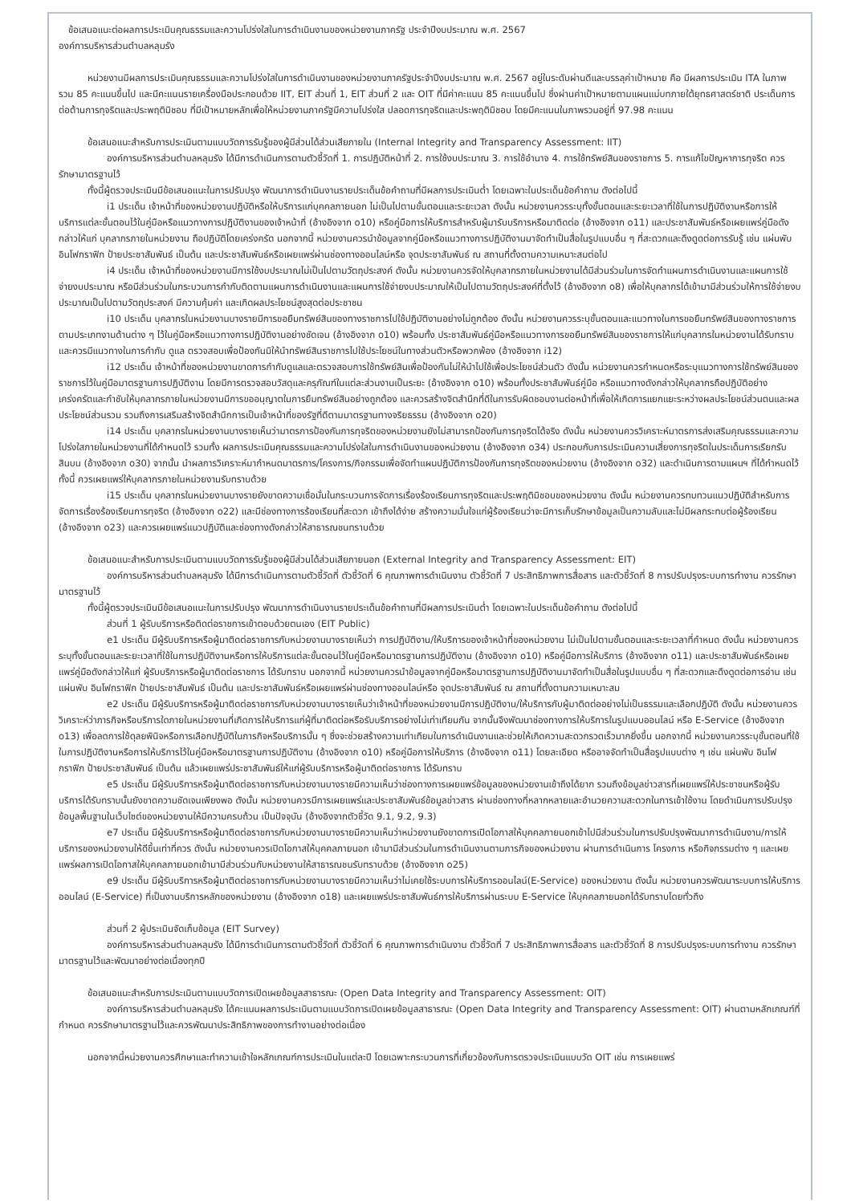ข้อเสนอแนะต่อผลการประเมินคุณธรรมและความโปร่งใสในการดำเนินงานของหน่วยงานภาครัฐ ประจำปีงบประมาณ พ.ศ. 2567
องค์การบริหารส่วนตำบลหลุมรัง
หน่วยงานมีผลการประเมินคุณธรรมและความโปร่งใสในการดำเนินงานของหน่วยงานภาครัฐประจำปีงบประมาณ พ.ศ. 2567 อยู่ในระดับผ่านดีและบรรลุค่าเป้าหมาย คือ มีผลการประเมิน ITA ในภาพรวม 85 คะแนนขึ้นไป และมีคะแนนรายเครื่องมือประกอบด้วย IIT, EIT ส่วนที่ 1, EIT ส่วนที่ 2 และ OIT ที่มีค่าคะแนน 85 คะแนนขึ้นไป ซึ่งผ่านค่าเป้าหมายตามแผนแม่บทภายใต้ยุทธศาสตร์ชาติ ประเด็นการต่อต้านการทุจริตและประพฤติมิชอบ ที่มีเป้าหมายหลักเพื่อให้หน่วยงานภาครัฐมีความโปร่งใส ปลอดการทุจริตและประพฤติมิชอบ โดยมีคะแนนในภาพรวมอยู่ที่ 97.98 คะแนน
ข้อเสนอแนะสำหรับการประเมินตามแบบวัดการรับรู้ของผู้มีส่วนได้ส่วนเสียภายใน (Internal Integrity and Transparency Assessment: IIT)
องค์การบริหารส่วนตำบลหลุมรัง ได้มีการดำเนินการตามตัวชี้วัดที่ 1. การปฏิบัติหน้าที่ 2. การใช้งบประมาณ 3. การใช้อำนาจ 4. การใช้ทรัพย์สินของราชการ 5. การแก้ไขปัญหาการทุจริต ควรรักษามาตรฐานไว้
ทั้งนี้ผู้ตรวจประเมินมีข้อเสนอแนะในการปรับปรุง พัฒนาการดำเนินงานรายประเด็นข้อคำถามที่มีผลการประเมินต่ำ โดยเฉพาะในประเด็นข้อคำถาม ดังต่อไปนี้
i1 ประเด็น เจ้าหน้าที่ของหน่วยงานปฏิบัติหรือให้บริการแก่บุคคลภายนอก ไม่เป็นไปตามขั้นตอนและระยะเวลา ดังนั้น หน่วยงานควรระบุทั้งขั้นตอนและระยะเวลาที่ใช้ในการปฏิบัติงานหรือการให้บริการแต่ละขั้นตอนไว้ในคู่มือหรือแนวทางการปฏิบัติงานของเจ้าหน้าที่ (อ้างอิงจาก o10) หรือคู่มือการให้บริการสำหรับผู้มารับบริการหรือมาติดต่อ (อ้างอิงจาก o11) และประชาสัมพันธ์หรือเผยแพร่คู่มือดังกล่าวให้แก่ บุคลากรภายในหน่วยงาน ถือปฏิบัติโดยเคร่งครัด นอกจากนี้ หน่วยงานควรนำข้อมูลจากคู่มือหรือแนวทางการปฏิบัติงานมาจัดทำเป็นสื่อในรูปแบบอื่น ๆ ที่สะดวกและดึงดูดต่อการรับรู้ เช่น แผ่นพับ อินโฟกราฟิก ป้ายประชาสัมพันธ์ เป็นต้น และประชาสัมพันธ์หรือเผยแพร่ผ่านช่องทางออนไลน์หรือ จุดประชาสัมพันธ์ ณ สถานที่ตั้งตามความเหมาะสมต่อไป
i4 ประเด็น เจ้าหน้าที่ของหน่วยงานมีการใช้งบประมาณไม่เป็นไปตามวัตถุประสงค์ ดังนั้น หน่วยงานควรจัดให้บุคลากรภายในหน่วยงานได้มีส่วนร่วมในการจัดทำแผนการดำเนินงานและแผนการใช้จ่ายงบประมาณ หรือมีส่วนร่วมในกระบวนการกำกับติดตามแผนการดำเนินงานและแผนการใช้จ่ายงบประมาณให้เป็นไปตามวัตถุประสงค์ที่ตั้งไว้ (อ้างอิงจาก o8) เพื่อให้บุคลากรได้เข้ามามีส่วนร่วมให้การใช้จ่ายงบประมาณเป็นไปตามวัตถุประสงค์ มีความคุ้มค่า และเกิดผลประโยชน์สูงสุดต่อประชาชน
i10 ประเด็น บุคลากรในหน่วยงานบางรายมีการขอยืมทรัพย์สินของทางราชการไปใช้ปฏิบัติงานอย่างไม่ถูกต้อง ดังนั้น หน่วยงานควรระบุขั้นตอนและแนวทางในการขอยืมทรัพย์สินของทางราชการตามประเภทงานด้านต่าง ๆ ไว้ในคู่มือหรือแนวทางการปฏิบัติงานอย่างชัดเจน (อ้างอิงจาก o10) พร้อมทั้ง ประชาสัมพันธ์คู่มือหรือแนวทางการขอยืมทรัพย์สินของราชการให้แก่บุคลากรในหน่วยงานได้รับทราบ และควรมีแนวทางในการกำกับ ดูแล ตรวจสอบเพื่อป้องกันมิให้นำทรัพย์สินราชการไปใช้ประโยชน์ในทางส่วนตัวหรือพวกพ้อง (อ้างอิงจาก i12)
i12 ประเด็น เจ้าหน้าที่ของหน่วยงานขาดการกำกับดูแลและตรวจสอบการใช้ทรัพย์สินเพื่อป้องกันไม่ให้นำไปใช้เพื่อประโยชน์ส่วนตัว ดังนั้น หน่วยงานควรกำหนดหรือระบุแนวทางการใช้ทรัพย์สินของราชการไว้ในคู่มือมาตรฐานการปฏิบัติงาน โดยมีการตรวจสอบวัสดุและครุภัณฑ์ในแต่ละส่วนงานเป็นระยะ (อ้างอิงจาก o10) พร้อมทั้งประชาสัมพันธ์คู่มือ หรือแนวทางดังกล่าวให้บุคลากรถือปฏิบัติอย่างเคร่งครัดและกำชับให้บุคลากรภายในหน่วยงานมีการขออนุญาตในการยืมทรัพย์สินอย่างถูกต้อง และควรสร้างจิตสำนึกที่ดีในการรับผิดชอบงานต่อหน้าที่เพื่อให้เกิดการแยกแยะระหว่างผลประโยชน์ส่วนตนและผลประโยชน์ส่วนรวม รวมถึงการเสริมสร้างจิตสำนึกการเป็นเจ้าหน้าที่ของรัฐที่ดีตามมาตรฐานทางจริยธรรม (อ้างอิงจาก o20)
i14 ประเด็น บุคลากรในหน่วยงานบางรายเห็นว่ามาตรการป้องกันการทุจริตของหน่วยงานยังไม่สามารถป้องกันการทุจริตได้จริง ดังนั้น หน่วยงานควรวิเคราะห์มาตรการส่งเสริมคุณธรรมและความโปร่งใสภายในหน่วยงานที่ได้กำหนดไว้ รวมทั้ง ผลการประเมินคุณธรรมและความโปร่งใสในการดำเนินงานของหน่วยงาน (อ้างอิงจาก o34) ประกอบกับการประเมินความเสี่ยงการทุจริตในประเด็นการเรียกรับสินบน (อ้างอิงจาก o30) จากนั้น นำผลการวิเคราะห์มากำหนดมาตรการ/โครงการ/กิจกรรมเพื่อจัดทำแผนปฏิบัติการป้องกันการทุจริตของหน่วยงาน (อ้างอิงจาก o32) และดำเนินการตามแผนฯ ที่ได้กำหนดไว้ ทั้งนี้ ควรเผยแพร่ให้บุคลากรภายในหน่วยงานรับทราบด้วย
i15 ประเด็น บุคลากรในหน่วยงานบางรายยังขาดความเชื่อมั่นในกระบวนการจัดการเรื่องร้องเรียนการทุจริตและประพฤติมิชอบของหน่วยงาน ดังนั้น หน่วยงานควรทบทวนแนวปฏิบัติสำหรับการจัดการเรื่องร้องเรียนการทุจริต (อ้างอิงจาก o22) และมีช่องทางการร้องเรียนที่สะดวก เข้าถึงได้ง่าย สร้างความมั่นใจแก่ผู้ร้องเรียนว่าจะมีการเก็บรักษาข้อมูลเป็นความลับและไม่มีผลกระทบต่อผู้ร้องเรียน (อ้างอิงจาก o23) และควรเผยแพร่แนวปฏิบัติและช่องทางดังกล่าวให้สาธารณชนทราบด้วย
ข้อเสนอแนะสำหรับการประเมินตามแบบวัดการรับรู้ของผู้มีส่วนได้ส่วนเสียภายนอก (External Integrity and Transparency Assessment: EIT)
องค์การบริหารส่วนตำบลหลุมรัง ได้มีการดำเนินการตามตัวชี้วัดที่ ตัวชี้วัดที่ 6 คุณภาพการดำเนินงาน ตัวชี้วัดที่ 7 ประสิทธิภาพการสื่อสาร และตัวชี้วัดที่ 8 การปรับปรุงระบบการทำงาน ควรรักษามาตรฐานไว้
ทั้งนี้ผู้ตรวจประเมินมีข้อเสนอแนะในการปรับปรุง พัฒนาการดำเนินงานรายประเด็นข้อคำถามที่มีผลการประเมินต่ำ โดยเฉพาะในประเด็นข้อคำถาม ดังต่อไปนี้
ส่วนที่ 1 ผู้รับบริการหรือติดต่อราชการเข้าตอบด้วยตนเอง (EIT Public)
e1 ประเด็น มีผู้รับบริการหรือผู้มาติดต่อราชการกับหน่วยงานบางรายเห็นว่า การปฏิบัติงาน/ให้บริการของเจ้าหน้าที่ของหน่วยงาน ไม่เป็นไปตามขั้นตอนและระยะเวลาที่กำหนด ดังนั้น หน่วยงานควรระบุทั้งขั้นตอนและระยะเวลาที่ใช้ในการปฏิบัติงานหรือการให้บริการแต่ละขั้นตอนไว้ในคู่มือหรือมาตรฐานการปฏิบัติงาน (อ้างอิงจาก o10) หรือคู่มือการให้บริการ (อ้างอิงจาก o11) และประชาสัมพันธ์หรือเผยแพร่คู่มือดังกล่าวให้แก่ ผู้รับบริการหรือผู้มาติดต่อราชการ ได้รับทราบ นอกจากนี้ หน่วยงานควรนำข้อมูลจากคู่มือหรือมาตรฐานการปฏิบัติงานมาจัดทำเป็นสื่อในรูปแบบอื่น ๆ ที่สะดวกและดึงดูดต่อการอ่าน เช่น แผ่นพับ อินโฟกราฟิก ป้ายประชาสัมพันธ์ เป็นต้น และประชาสัมพันธ์หรือเผยแพร่ผ่านช่องทางออนไลน์หรือ จุดประชาสัมพันธ์ ณ สถานที่ตั้งตามความเหมาะสม
e2 ประเด็น มีผู้รับบริการหรือผู้มาติดต่อราชการกับหน่วยงานบางรายเห็นว่าเจ้าหน้าที่ของหน่วยงานมีการปฏิบัติงาน/ให้บริการกับผู้มาติดต่ออย่างไม่เป็นธรรมและเลือกปฏิบัติ ดังนั้น หน่วยงานควรวิเคราะห์ว่าภารกิจหรือบริการใดภายในหน่วยงานที่เกิดการให้บริการแก่ผู้ที่มาติดต่อหรือรับบริการอย่างไม่เท่าเทียมกัน จากนั้นจึงพัฒนาช่องทางการให้บริการในรูปแบบออนไลน์ หรือ E-Service (อ้างอิงจาก o13) เพื่อลดการใช้ดุลยพินิจหรือการเลือกปฏิบัติในภารกิจหรือบริการนั้น ๆ ซึ่งจะช่วยสร้างความเท่าเทียมในการดำเนินงานและช่วยให้เกิดความสะดวกรวดเร็วมากยิ่งขึ้น นอกจากนี้ หน่วยงานควรระบุขั้นตอนที่ใช้ในการปฏิบัติงานหรือการให้บริการไว้ในคู่มือหรือมาตรฐานการปฏิบัติงาน (อ้างอิงจาก o10) หรือคู่มือการให้บริการ (อ้างอิงจาก o11) โดยละเอียด หรืออาจจัดทำเป็นสื่อรูปแบบต่าง ๆ เช่น แผ่นพับ อินโฟกราฟิก ป้ายประชาสัมพันธ์ เป็นต้น แล้วเผยแพร่ประชาสัมพันธ์ให้แก่ผู้รับบริการหรือผู้มาติดต่อราชการ ได้รับทราบ
e5 ประเด็น มีผู้รับบริการหรือผู้มาติดต่อราชการกับหน่วยงานบางรายมีความเห็นว่าช่องทางการเผยแพร่ข้อมูลของหน่วยงานเข้าถึงได้ยาก รวมถึงข้อมูลข่าวสารที่เผยแพร่ให้ประชาชนหรือผู้รับบริการได้รับทราบนั้นยังขาดความชัดเจนเพียงพอ ดังนั้น หน่วยงานควรมีการเผยแพร่และประชาสัมพันธ์ข้อมูลข่าวสาร ผ่านช่องทางที่หลากหลายและอำนวยความสะดวกในการเข้าใช้งาน โดยดำเนินการปรับปรุงข้อมูลพื้นฐานในเว็บไซต์ของหน่วยงานให้มีความครบถ้วน เป็นปัจจุบัน (อ้างอิงจากตัวชี้วัด 9.1, 9.2, 9.3)
e7 ประเด็น มีผู้รับบริการหรือผู้มาติดต่อราชการกับหน่วยงานบางรายมีความเห็นว่าหน่วยงานยังขาดการเปิดโอกาสให้บุคคลภายนอกเข้าไปมีส่วนร่วมในการปรับปรุงพัฒนาการดำเนินงาน/การให้บริการของหน่วยงานให้ดีขึ้นเท่าที่ควร ดังนั้น หน่วยงานควรเปิดโอกาสให้บุคคลภายนอก เข้ามามีส่วนร่วมในการดำเนินงานตามภารกิจของหน่วยงาน ผ่านการดำเนินการ โครงการ หรือกิจกรรมต่าง ๆ และเผยแพร่ผลการเปิดโอกาสให้บุคคลภายนอกเข้ามามีส่วนร่วมกับหน่วยงานให้สาธารณชนรับทราบด้วย (อ้างอิงจาก o25)
e9 ประเด็น มีผู้รับบริการหรือผู้มาติดต่อราชการกับหน่วยงานบางรายมีความเห็นว่าไม่เคยใช้ระบบการให้บริการออนไลน์(E-Service) ของหน่วยงาน ดังนั้น หน่วยงานควรพัฒนาระบบการให้บริการออนไลน์ (E-Service) ที่เป็นงานบริการหลักของหน่วยงาน (อ้างอิงจาก o18) และเผยแพร่ประชาสัมพันธ์การให้บริการผ่านระบบ E-Service ให้บุคคลภายนอกได้รับทราบโดยทั่วถึง
ส่วนที่ 2 ผู้ประเมินจัดเก็บข้อมูล (EIT Survey)
องค์การบริหารส่วนตำบลหลุมรัง ได้มีการดำเนินการตามตัวชี้วัดที่ ตัวชี้วัดที่ 6 คุณภาพการดำเนินงาน ตัวชี้วัดที่ 7 ประสิทธิภาพการสื่อสาร และตัวชี้วัดที่ 8 การปรับปรุงระบบการทำงาน ควรรักษามาตรฐานไว้และพัฒนาอย่างต่อเนื่องทุกปี
ข้อเสนอแนะสำหรับการประเมินตามแบบวัดการเปิดเผยข้อมูลสาธารณะ (Open Data Integrity and Transparency Assessment: OIT)
องค์การบริหารส่วนตำบลหลุมรัง ได้คะแนนผลการประเมินตามแบบวัดการเปิดเผยข้อมูลสาธารณะ (Open Data Integrity and Transparency Assessment: OIT) ผ่านตามหลักเกณฑ์ที่กำหนด ควรรักษามาตรฐานไว้และควรพัฒนาประสิทธิภาพของการทำงานอย่างต่อเนื่อง
นอกจากนี้หน่วยงานควรศึกษาและทำความเข้าใจหลักเกณฑ์การประเมินในแต่ละปี โดยเฉพาะกระบวนการที่เกี่ยวข้องกับการตรวจประเมินแบบวัด OIT เช่น การเผยแพร่